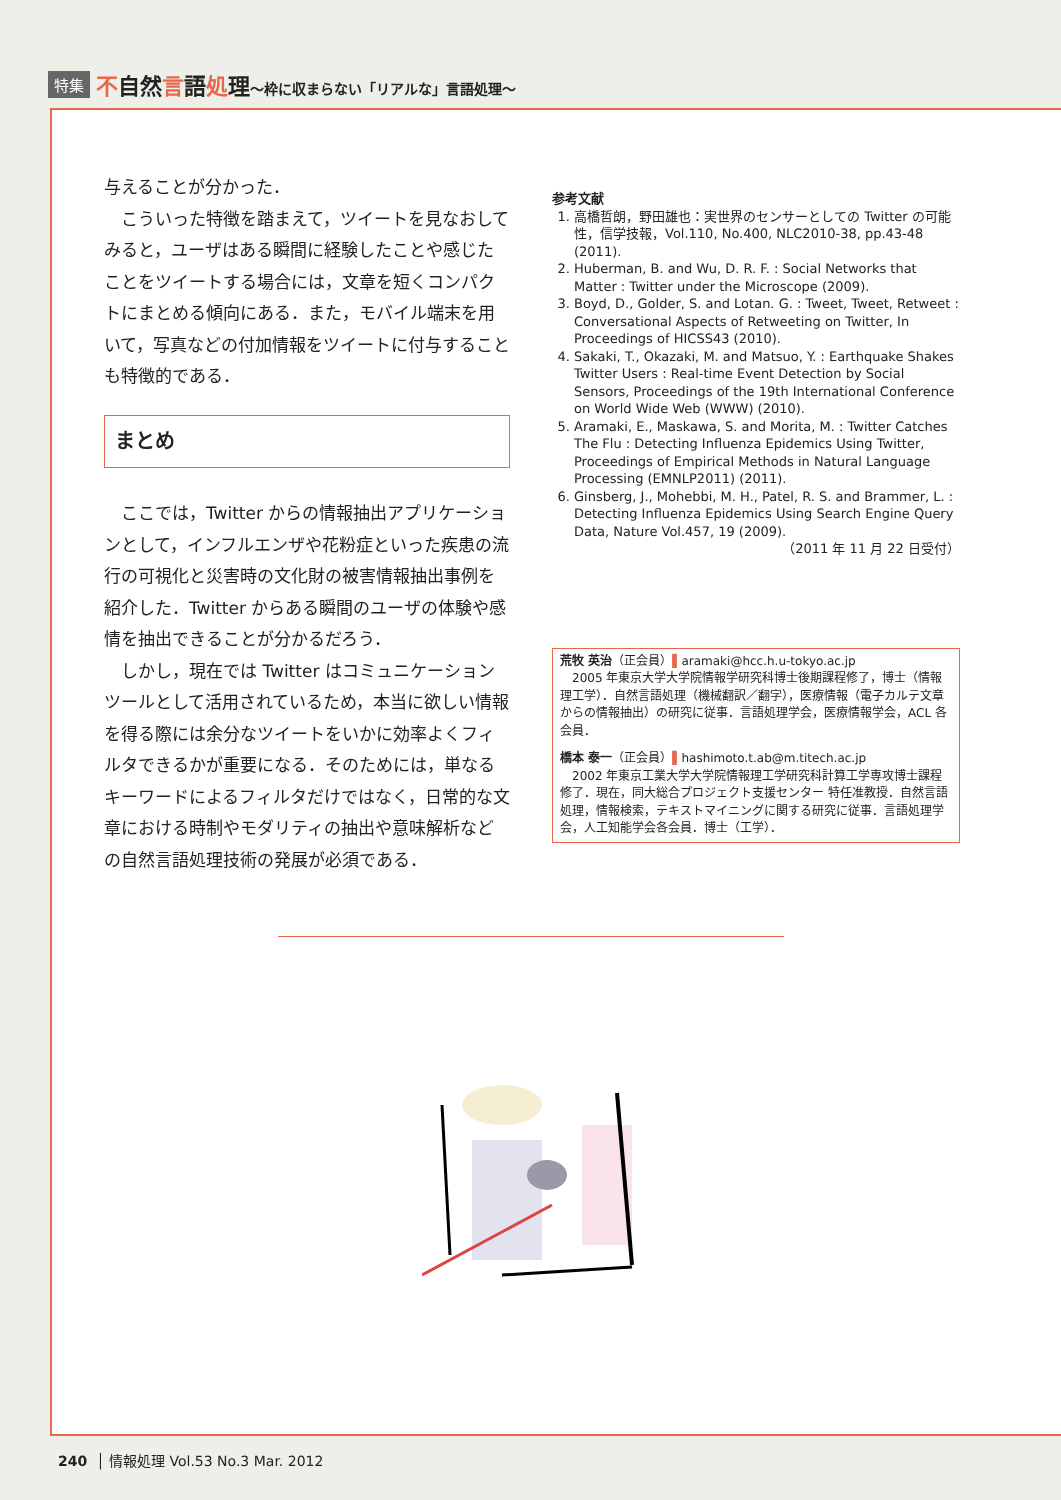特集 不自然言語処理〜枠に収まらない「リアルな」言語処理〜
与えることが分かった．
こういった特徴を踏まえて，ツイートを見なおしてみると，ユーザはある瞬間に経験したことや感じたことをツイートする場合には，文章を短くコンパクトにまとめる傾向にある．また，モバイル端末を用いて，写真などの付加情報をツイートに付与することも特徴的である．
まとめ
ここでは，Twitter からの情報抽出アプリケーションとして，インフルエンザや花粉症といった疾患の流行の可視化と災害時の文化財の被害情報抽出事例を紹介した．Twitter からある瞬間のユーザの体験や感情を抽出できることが分かるだろう．
しかし，現在では Twitter はコミュニケーションツールとして活用されているため，本当に欲しい情報を得る際には余分なツイートをいかに効率よくフィルタできるかが重要になる．そのためには，単なるキーワードによるフィルタだけではなく，日常的な文章における時制やモダリティの抽出や意味解析などの自然言語処理技術の発展が必須である．
参考文献
1. 高橋哲朗，野田雄也：実世界のセンサーとしての Twitter の可能性，信学技報，Vol.110, No.400, NLC2010-38, pp.43-48 (2011).
2. Huberman, B. and Wu, D. R. F. : Social Networks that Matter : Twitter under the Microscope (2009).
3. Boyd, D., Golder, S. and Lotan. G. : Tweet, Tweet, Retweet : Conversational Aspects of Retweeting on Twitter, In Proceedings of HICSS43 (2010).
4. Sakaki, T., Okazaki, M. and Matsuo, Y. : Earthquake Shakes Twitter Users : Real-time Event Detection by Social Sensors, Proceedings of the 19th International Conference on World Wide Web (WWW) (2010).
5. Aramaki, E., Maskawa, S. and Morita, M. : Twitter Catches The Flu : Detecting Influenza Epidemics Using Twitter, Proceedings of Empirical Methods in Natural Language Processing (EMNLP2011) (2011).
6. Ginsberg, J., Mohebbi, M. H., Patel, R. S. and Brammer, L. : Detecting Influenza Epidemics Using Search Engine Query Data, Nature Vol.457, 19 (2009).
（2011 年 11 月 22 日受付）
荒牧 英治（正会員）▌aramaki@hcc.h.u-tokyo.ac.jp
2005 年東京大学大学院情報学研究科博士後期課程修了，博士（情報理工学）．自然言語処理（機械翻訳／翻字），医療情報（電子カルテ文章からの情報抽出）の研究に従事．言語処理学会，医療情報学会，ACL 各会員．
橋本 泰一（正会員）▌hashimoto.t.ab@m.titech.ac.jp
2002 年東京工業大学大学院情報理工学研究科計算工学専攻博士課程修了．現在，同大総合プロジェクト支援センター 特任准教授．自然言語処理，情報検索，テキストマイニングに関する研究に従事．言語処理学会，人工知能学会各会員．博士（工学）．
240 │ 情報処理 Vol.53 No.3 Mar. 2012